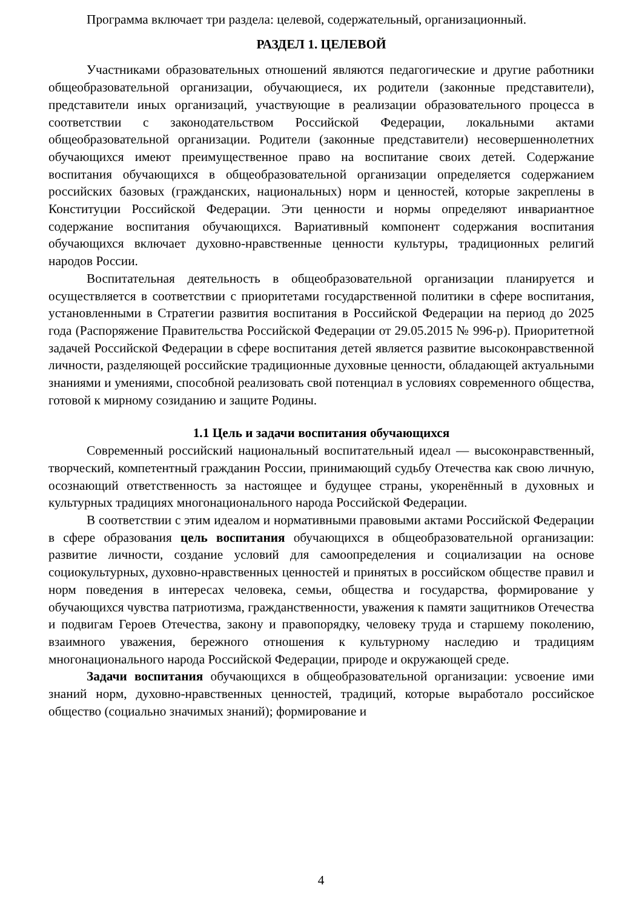Программа включает три раздела: целевой, содержательный, организационный.
РАЗДЕЛ 1. ЦЕЛЕВОЙ
Участниками образовательных отношений являются педагогические и другие работники общеобразовательной организации, обучающиеся, их родители (законные представители), представители иных организаций, участвующие в реализации образовательного процесса в соответствии с законодательством Российской Федерации, локальными актами общеобразовательной организации. Родители (законные представители) несовершеннолетних обучающихся имеют преимущественное право на воспитание своих детей. Содержание воспитания обучающихся в общеобразовательной организации определяется содержанием российских базовых (гражданских, национальных) норм и ценностей, которые закреплены в Конституции Российской Федерации. Эти ценности и нормы определяют инвариантное содержание воспитания обучающихся. Вариативный компонент содержания воспитания обучающихся включает духовно-нравственные ценности культуры, традиционных религий народов России.
Воспитательная деятельность в общеобразовательной организации планируется и осуществляется в соответствии с приоритетами государственной политики в сфере воспитания, установленными в Стратегии развития воспитания в Российской Федерации на период до 2025 года (Распоряжение Правительства Российской Федерации от 29.05.2015 № 996-р). Приоритетной задачей Российской Федерации в сфере воспитания детей является развитие высоконравственной личности, разделяющей российские традиционные духовные ценности, обладающей актуальными знаниями и умениями, способной реализовать свой потенциал в условиях современного общества, готовой к мирному созиданию и защите Родины.
1.1 Цель и задачи воспитания обучающихся
Современный российский национальный воспитательный идеал — высоконравственный, творческий, компетентный гражданин России, принимающий судьбу Отечества как свою личную, осознающий ответственность за настоящее и будущее страны, укоренённый в духовных и культурных традициях многонационального народа Российской Федерации.
В соответствии с этим идеалом и нормативными правовыми актами Российской Федерации в сфере образования цель воспитания обучающихся в общеобразовательной организации: развитие личности, создание условий для самоопределения и социализации на основе социокультурных, духовно-нравственных ценностей и принятых в российском обществе правил и норм поведения в интересах человека, семьи, общества и государства, формирование у обучающихся чувства патриотизма, гражданственности, уважения к памяти защитников Отечества и подвигам Героев Отечества, закону и правопорядку, человеку труда и старшему поколению, взаимного уважения, бережного отношения к культурному наследию и традициям многонационального народа Российской Федерации, природе и окружающей среде.
Задачи воспитания обучающихся в общеобразовательной организации: усвоение ими знаний норм, духовно-нравственных ценностей, традиций, которые выработало российское общество (социально значимых знаний); формирование и
4